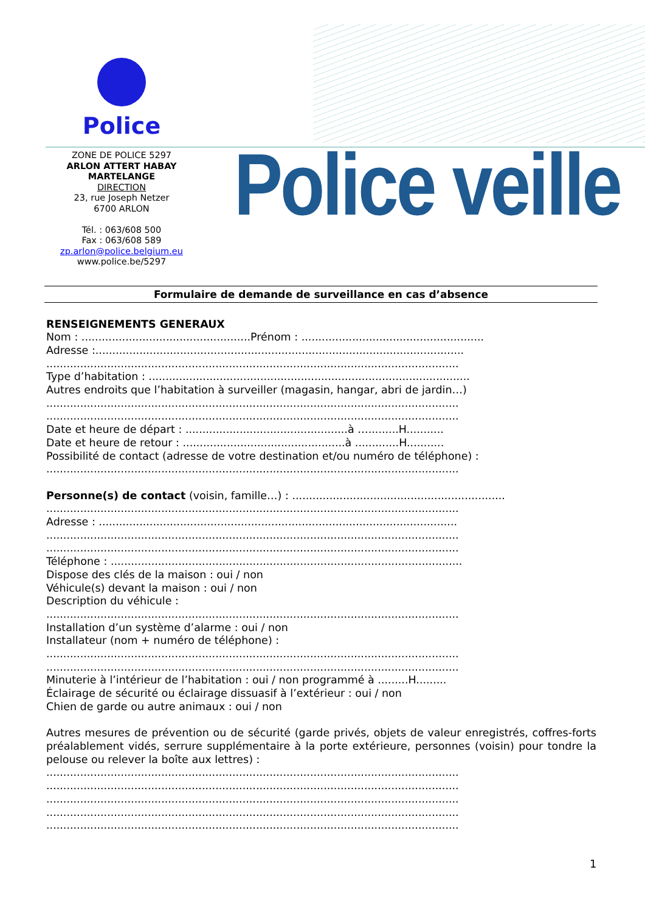Police
ZONE DE POLICE 5297
ARLON ATTERT HABAY
MARTELANGE
DIRECTION
23, rue Joseph Netzer
6700 ARLON
Tél. : 063/608 500
Fax : 063/608 589
zp.arlon@police.belgium.eu
www.police.be/5297
Police veille
Formulaire de demande de surveillance en cas d’absence
RENSEIGNEMENTS GENERAUX
Nom : ..................................................Prénom : ......................................................
Adresse :.............................................................................................................
..........................................................................................................................
Type d’habitation : ...............................................................................................
Autres endroits que l’habitation à surveiller (magasin, hangar, abri de jardin…)
..........................................................................................................................
..........................................................................................................................
Date et heure de départ : ................................................à ….........H...........
Date et heure de retour : ................................................à .............H...........
Possibilité de contact (adresse de votre destination et/ou numéro de téléphone) :
..........................................................................................................................
Personne(s) de contact (voisin, famille…) : ...............................................................
..........................................................................................................................
Adresse : ..........................................................................................................
..........................................................................................................................
..........................................................................................................................
Téléphone : ........................................................................................................
Dispose des clés de la maison : oui / non
Véhicule(s) devant la maison : oui / non
Description du véhicule :
..........................................................................................................................
Installation d’un système d’alarme : oui / non
Installateur (nom + numéro de téléphone) :
..........................................................................................................................
..........................................................................................................................
Minuterie à l’intérieur de l’habitation : oui / non programmé à .........H.........
Éclairage de sécurité ou éclairage dissuasif à l’extérieur : oui / non
Chien de garde ou autre animaux : oui / non
Autres mesures de prévention ou de sécurité (garde privés, objets de valeur enregistrés, coffres-forts préalablement vidés, serrure supplémentaire à la porte extérieure, personnes (voisin) pour tondre la pelouse ou relever la boîte aux lettres) :
..........................................................................................................................
..........................................................................................................................
..........................................................................................................................
..........................................................................................................................
..........................................................................................................................
1